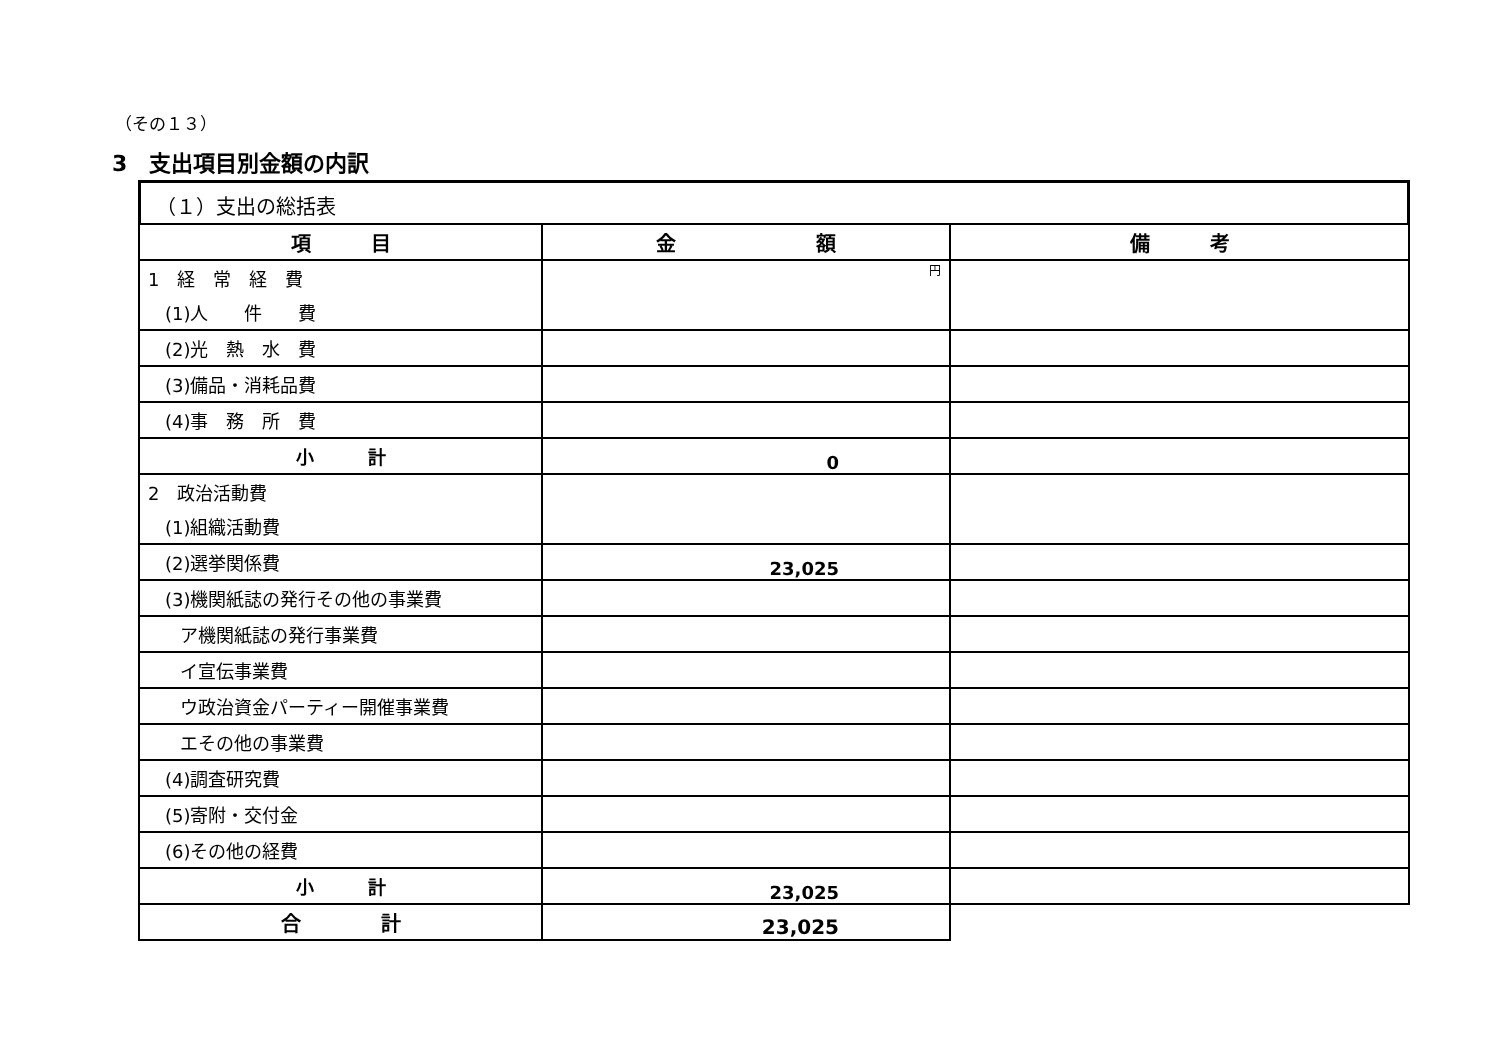（その１３）
3　支出項目別金額の内訳
（１）支出の総括表
| 項 目 | 金 額 | 備 考 |
| --- | --- | --- |
| 1 経 常 経 費 | 円 | |
| (1)人 件 費 | | |
| (2)光 熱 水 費 | | |
| (3)備品・消耗品費 | | |
| (4)事 務 所 費 | | |
| 小 計 | 0 | |
| 2 政治活動費 | | |
| (1)組織活動費 | | |
| (2)選挙関係費 | 23,025 | |
| (3)機関紙誌の発行その他の事業費 | | |
| ア機関紙誌の発行事業費 | | |
| イ宣伝事業費 | | |
| ウ政治資金パーティー開催事業費 | | |
| エその他の事業費 | | |
| (4)調査研究費 | | |
| (5)寄附・交付金 | | |
| (6)その他の経費 | | |
| 小 計 | 23,025 | |
| 合 計 | 23,025 | |